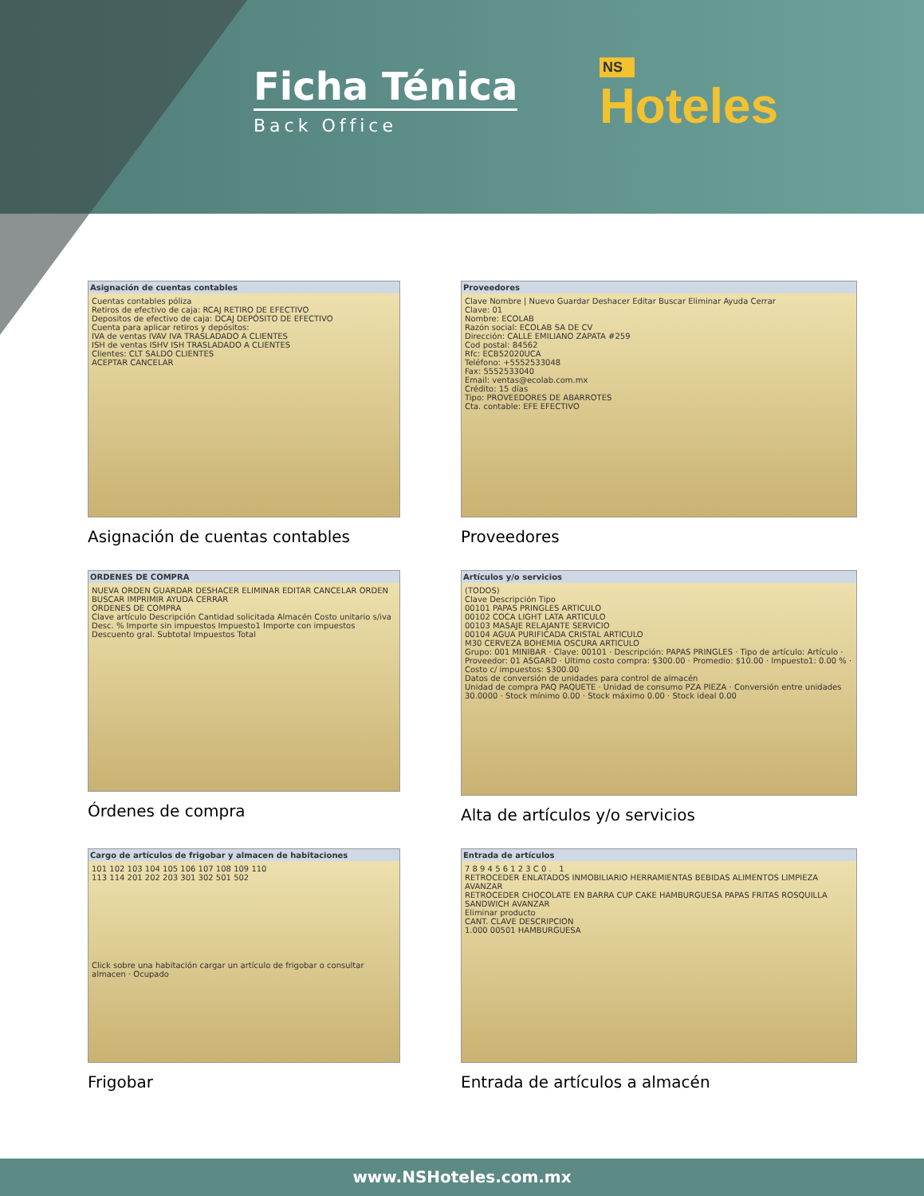Ficha Ténica
Back Office
NS
Hoteles
Asignación de cuentas contables
Cuentas contables póliza
Retiros de efectivo de caja: RCAJ RETIRO DE EFECTIVO
Depositos de efectivo de caja: DCAJ DEPÓSITO DE EFECTIVO
Cuenta para aplicar retiros y depósitos:
IVA de ventas IVAV IVA TRASLADADO A CLIENTES
ISH de ventas ISHV ISH TRASLADADO A CLIENTES
Clientes: CLT SALDO CLIENTES
ACEPTAR CANCELAR
Asignación de cuentas contables
Proveedores
Clave Nombre | Nuevo Guardar Deshacer Editar Buscar Eliminar Ayuda Cerrar
Clave: 01
Nombre: ECOLAB
Razón social: ECOLAB SA DE CV
Dirección: CALLE EMILIANO ZAPATA #259
Cod postal: 84562
Rfc: ECB52020UCA
Teléfono: +5552533048
Fax: 5552533040
Email: ventas@ecolab.com.mx
Crédito: 15 días
Tipo: PROVEEDORES DE ABARROTES
Cta. contable: EFE EFECTIVO
Proveedores
ORDENES DE COMPRA
NUEVA ORDEN GUARDAR DESHACER ELIMINAR EDITAR CANCELAR ORDEN BUSCAR IMPRIMIR AYUDA CERRAR
ORDENES DE COMPRA
Clave artículo Descripción Cantidad solicitada Almacén Costo unitario s/iva Desc. % Importe sin impuestos Impuesto1 Importe con impuestos
Descuento gral. Subtotal Impuestos Total
Órdenes de compra
Artículos y/o servicios
(TODOS)
Clave Descripción Tipo
00101 PAPAS PRINGLES ARTICULO
00102 COCA LIGHT LATA ARTICULO
00103 MASAJE RELAJANTE SERVICIO
00104 AGUA PURIFICADA CRISTAL ARTICULO
M30 CERVEZA BOHEMIA OSCURA ARTICULO
Grupo: 001 MINIBAR · Clave: 00101 · Descripción: PAPAS PRINGLES · Tipo de artículo: Artículo · Proveedor: 01 ASGARD · Último costo compra: $300.00 · Promedio: $10.00 · Impuesto1: 0.00 % · Costo c/ impuestos: $300.00
Datos de conversión de unidades para control de almacén
Unidad de compra PAQ PAQUETE · Unidad de consumo PZA PIEZA · Conversión entre unidades 30.0000 · Stock mínimo 0.00 · Stock máximo 0.00 · Stock ideal 0.00
Alta de artículos y/o servicios
Cargo de artículos de frigobar y almacen de habitaciones
101 102 103 104 105 106 107 108 109 110
113 114 201 202 203 301 302 501 502
Click sobre una habitación cargar un artículo de frigobar o consultar almacen · Ocupado
Frigobar
Entrada de artículos
7 8 9 4 5 6 1 2 3 C 0 . 1
RETROCEDER ENLATADOS INMOBILIARIO HERRAMIENTAS BEBIDAS ALIMENTOS LIMPIEZA AVANZAR
RETROCEDER CHOCOLATE EN BARRA CUP CAKE HAMBURGUESA PAPAS FRITAS ROSQUILLA SANDWICH AVANZAR
Eliminar producto
CANT. CLAVE DESCRIPCION
1.000 00501 HAMBURGUESA
Entrada de artículos a almacén
www.NSHoteles.com.mx